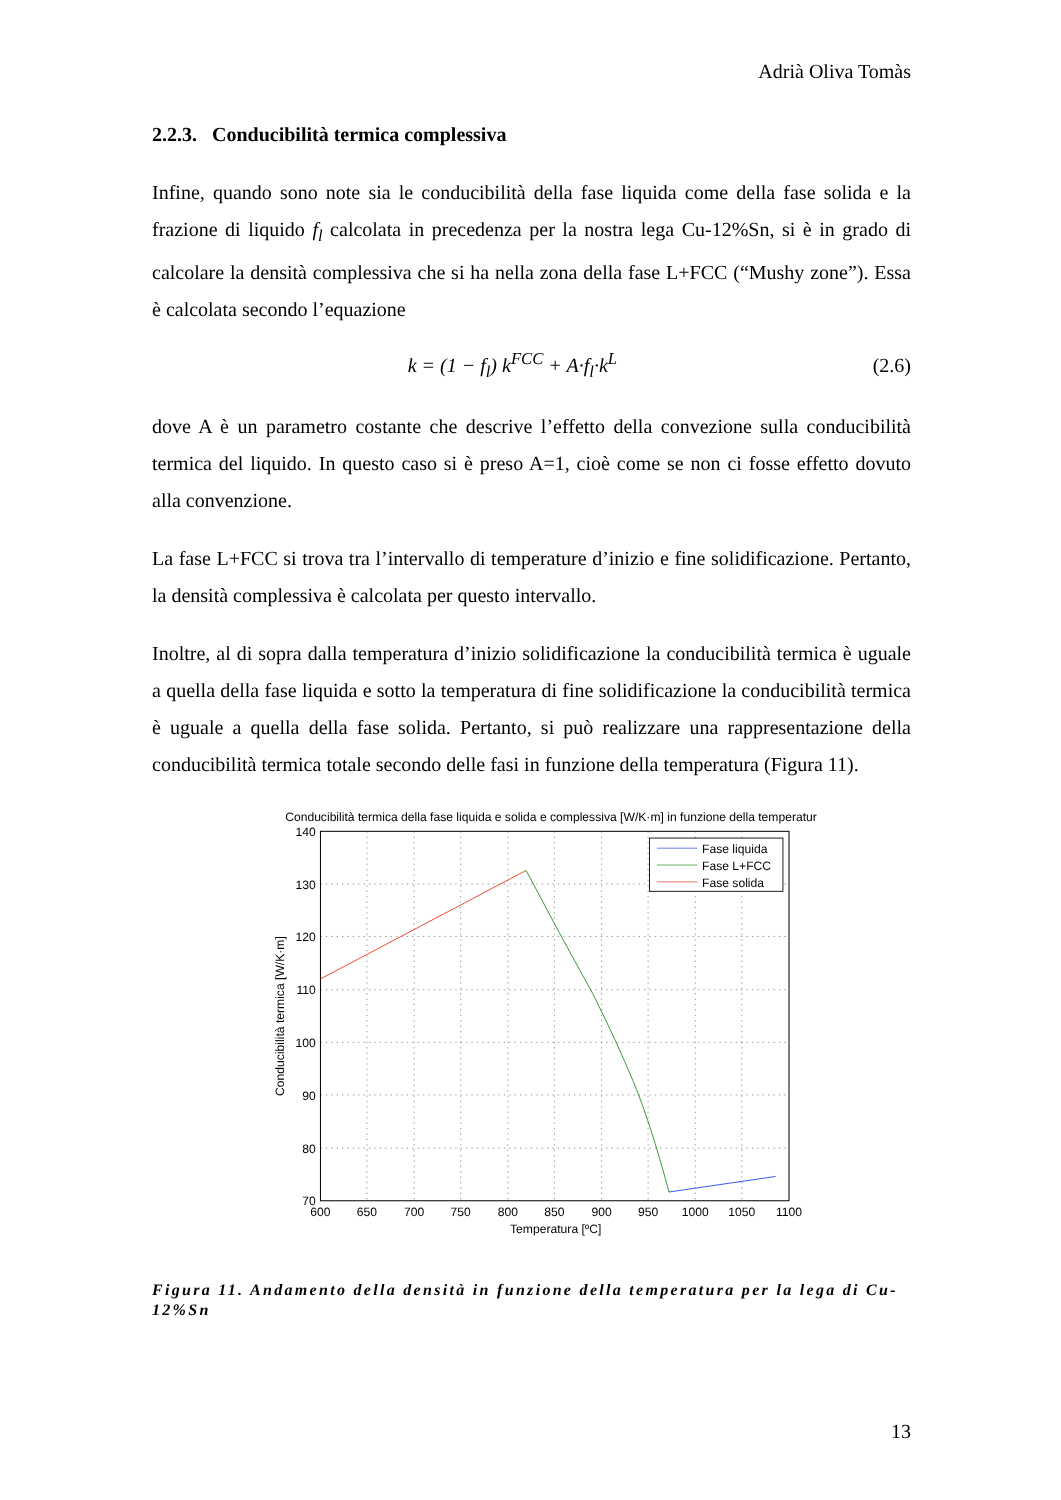Adrià Oliva Tomàs
2.2.3. Conducibilità termica complessiva
Infine, quando sono note sia le conducibilità della fase liquida come della fase solida e la frazione di liquido f<sub>l</sub> calcolata in precedenza per la nostra lega Cu-12%Sn, si è in grado di calcolare la densità complessiva che si ha nella zona della fase L+FCC (“Mushy zone”). Essa è calcolata secondo l’equazione
k = (1 − f<sub>l</sub>) k<sup>FCC</sup> + A·f<sub>l</sub>·k<sup>L</sup> (2.6)
dove A è un parametro costante che descrive l’effetto della convezione sulla conducibilità termica del liquido. In questo caso si è preso A=1, cioè come se non ci fosse effetto dovuto alla convenzione.
La fase L+FCC si trova tra l’intervallo di temperature d’inizio e fine solidificazione. Pertanto, la densità complessiva è calcolata per questo intervallo.
Inoltre, al di sopra dalla temperatura d’inizio solidificazione la conducibilità termica è uguale a quella della fase liquida e sotto la temperatura di fine solidificazione la conducibilità termica è uguale a quella della fase solida. Pertanto, si può realizzare una rappresentazione della conducibilità termica totale secondo delle fasi in funzione della temperatura (Figura 11).
Conducibilità termica della fase liquida e solida e complessiva [W/K·m] in funzione della temperatur
140
130
120
110
100
90
80
70
600
650
700
750
800
850
900
950
1000
1050
1100
Temperatura [ºC]
Conducibilità termica [W/K·m]
Fase liquida
Fase L+FCC
Fase solida
Figura 11. Andamento della densità in funzione della temperatura per la lega di Cu-12%Sn
13